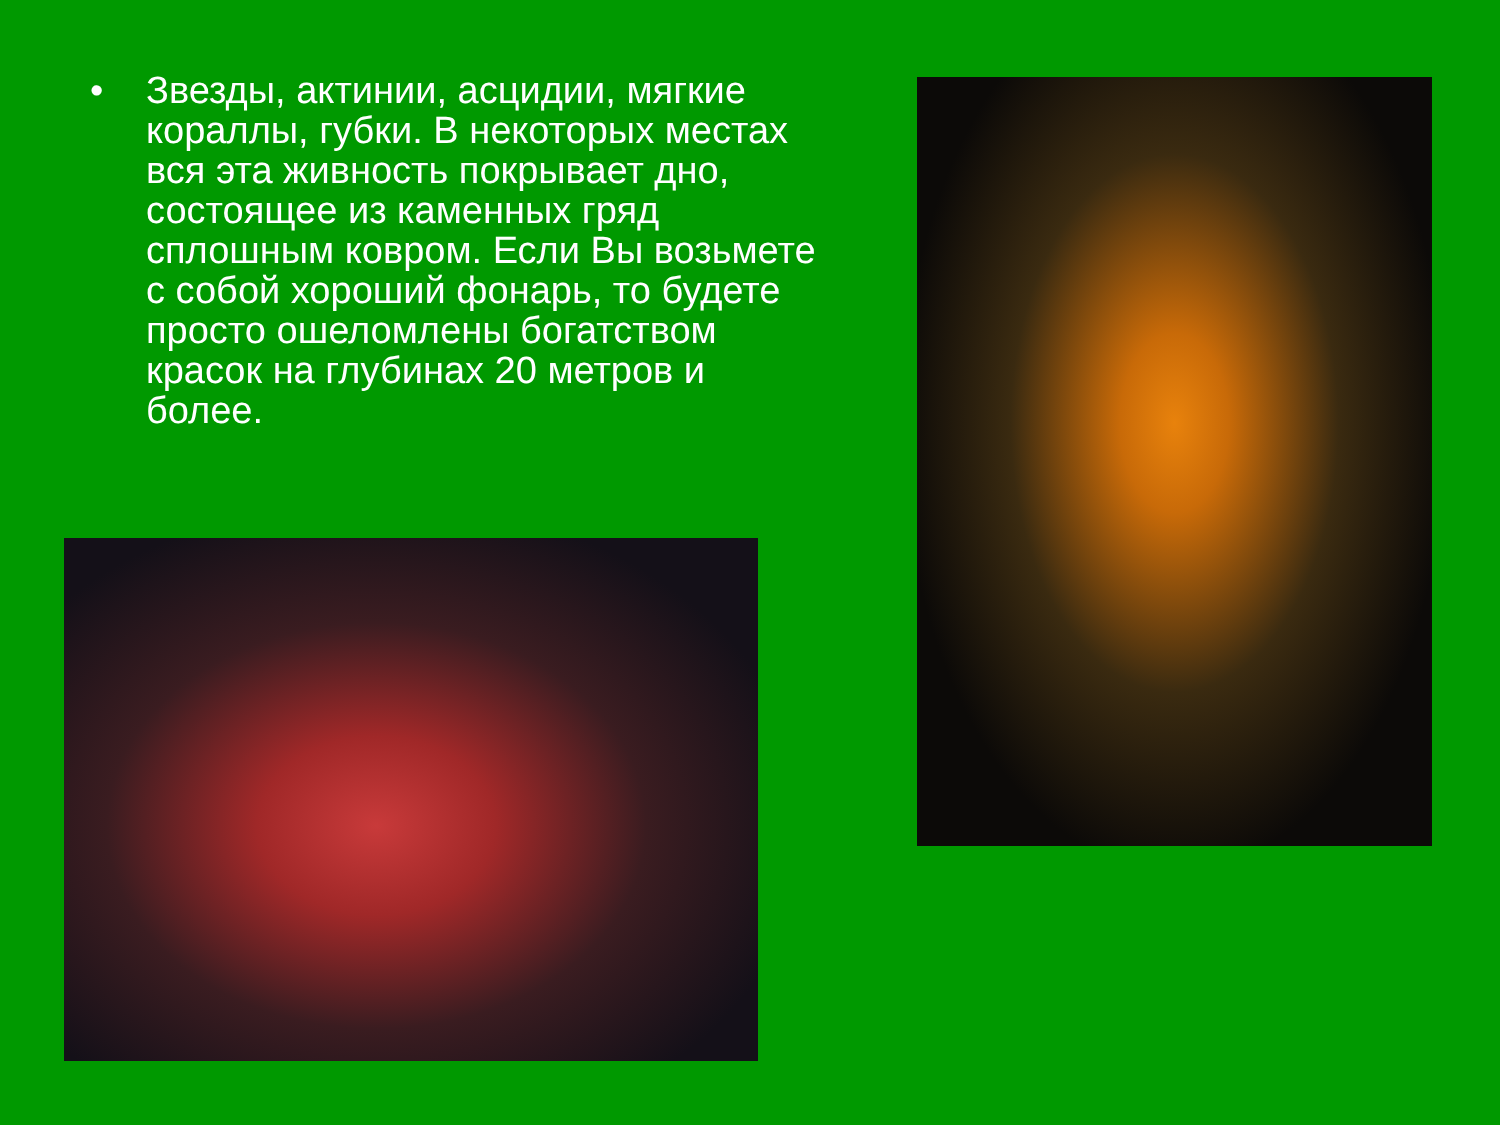• Звезды, актинии, асцидии, мягкие кораллы, губки. В некоторых местах вся эта живность покрывает дно, состоящее из каменных гряд сплошным ковром. Если Вы возьмете с собой хороший фонарь, то будете просто ошеломлены богатством красок на глубинах 20 метров и более.